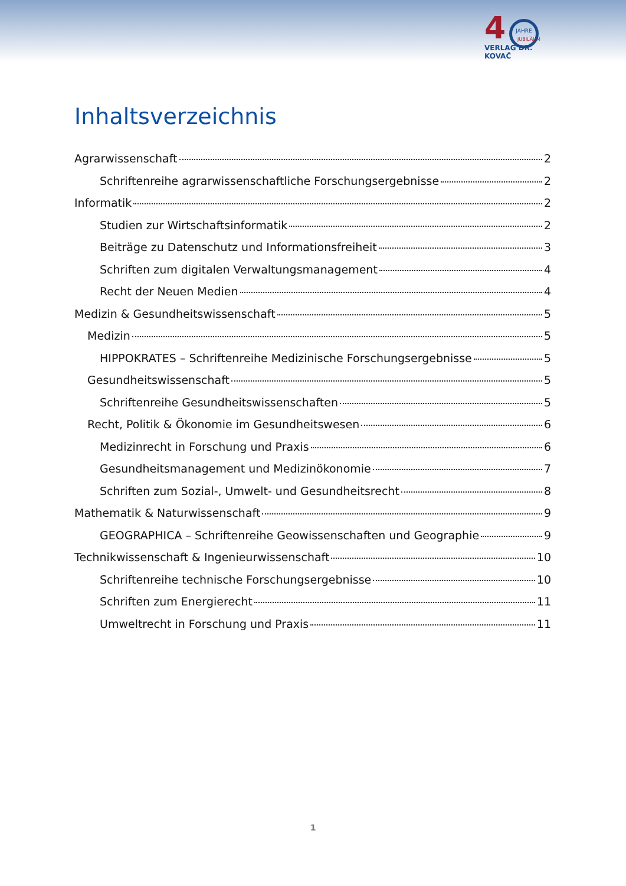4
JAHRE
JUBILÄUM
VERLAG DR. KOVAČ
Inhaltsverzeichnis
Agrarwissenschaft 2
Schriftenreihe agrarwissenschaftliche Forschungsergebnisse 2
Informatik 2
Studien zur Wirtschaftsinformatik 2
Beiträge zu Datenschutz und Informationsfreiheit 3
Schriften zum digitalen Verwaltungsmanagement 4
Recht der Neuen Medien 4
Medizin & Gesundheitswissenschaft 5
Medizin 5
HIPPOKRATES – Schriftenreihe Medizinische Forschungsergebnisse 5
Gesundheitswissenschaft 5
Schriftenreihe Gesundheitswissenschaften 5
Recht, Politik & Ökonomie im Gesundheitswesen 6
Medizinrecht in Forschung und Praxis 6
Gesundheitsmanagement und Medizinökonomie 7
Schriften zum Sozial-, Umwelt- und Gesundheitsrecht 8
Mathematik & Naturwissenschaft 9
GEOGRAPHICA – Schriftenreihe Geowissenschaften und Geographie 9
Technikwissenschaft & Ingenieurwissenschaft 10
Schriftenreihe technische Forschungsergebnisse 10
Schriften zum Energierecht 11
Umweltrecht in Forschung und Praxis 11
1